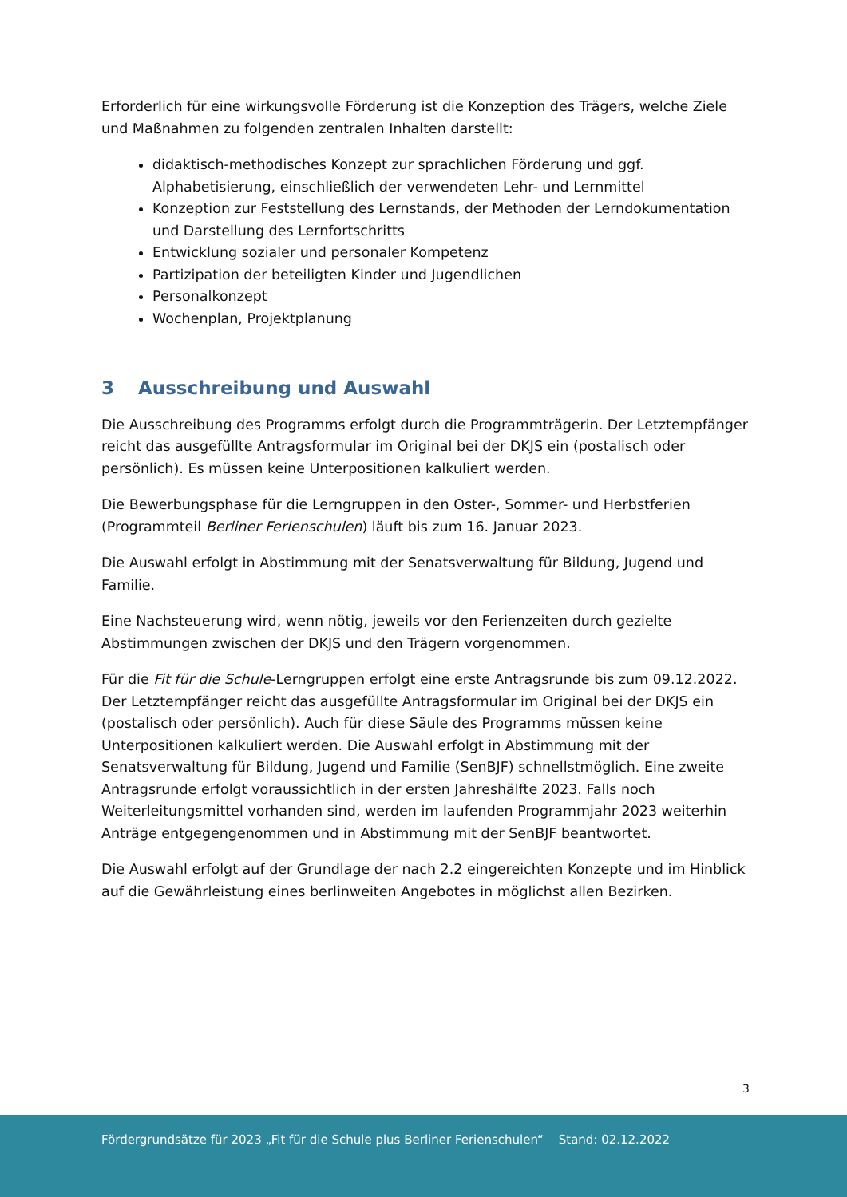Erforderlich für eine wirkungsvolle Förderung ist die Konzeption des Trägers, welche Ziele und Maßnahmen zu folgenden zentralen Inhalten darstellt:
didaktisch-methodisches Konzept zur sprachlichen Förderung und ggf. Alphabetisierung, einschließlich der verwendeten Lehr- und Lernmittel
Konzeption zur Feststellung des Lernstands, der Methoden der Lerndokumentation und Darstellung des Lernfortschritts
Entwicklung sozialer und personaler Kompetenz
Partizipation der beteiligten Kinder und Jugendlichen
Personalkonzept
Wochenplan, Projektplanung
3 Ausschreibung und Auswahl
Die Ausschreibung des Programms erfolgt durch die Programmträgerin. Der Letztempfänger reicht das ausgefüllte Antragsformular im Original bei der DKJS ein (postalisch oder persönlich). Es müssen keine Unterpositionen kalkuliert werden.
Die Bewerbungsphase für die Lerngruppen in den Oster-, Sommer- und Herbstferien (Programmteil Berliner Ferienschulen) läuft bis zum 16. Januar 2023.
Die Auswahl erfolgt in Abstimmung mit der Senatsverwaltung für Bildung, Jugend und Familie.
Eine Nachsteuerung wird, wenn nötig, jeweils vor den Ferienzeiten durch gezielte Abstimmungen zwischen der DKJS und den Trägern vorgenommen.
Für die Fit für die Schule-Lerngruppen erfolgt eine erste Antragsrunde bis zum 09.12.2022. Der Letztempfänger reicht das ausgefüllte Antragsformular im Original bei der DKJS ein (postalisch oder persönlich). Auch für diese Säule des Programms müssen keine Unterpositionen kalkuliert werden. Die Auswahl erfolgt in Abstimmung mit der Senatsverwaltung für Bildung, Jugend und Familie (SenBJF) schnellstmöglich. Eine zweite Antragsrunde erfolgt voraussichtlich in der ersten Jahreshälfte 2023. Falls noch Weiterleitungsmittel vorhanden sind, werden im laufenden Programmjahr 2023 weiterhin Anträge entgegengenommen und in Abstimmung mit der SenBJF beantwortet.
Die Auswahl erfolgt auf der Grundlage der nach 2.2 eingereichten Konzepte und im Hinblick auf die Gewährleistung eines berlinweiten Angebotes in möglichst allen Bezirken.
3
Fördergrundsätze für 2023 „Fit für die Schule plus Berliner Ferienschulen“ Stand: 02.12.2022